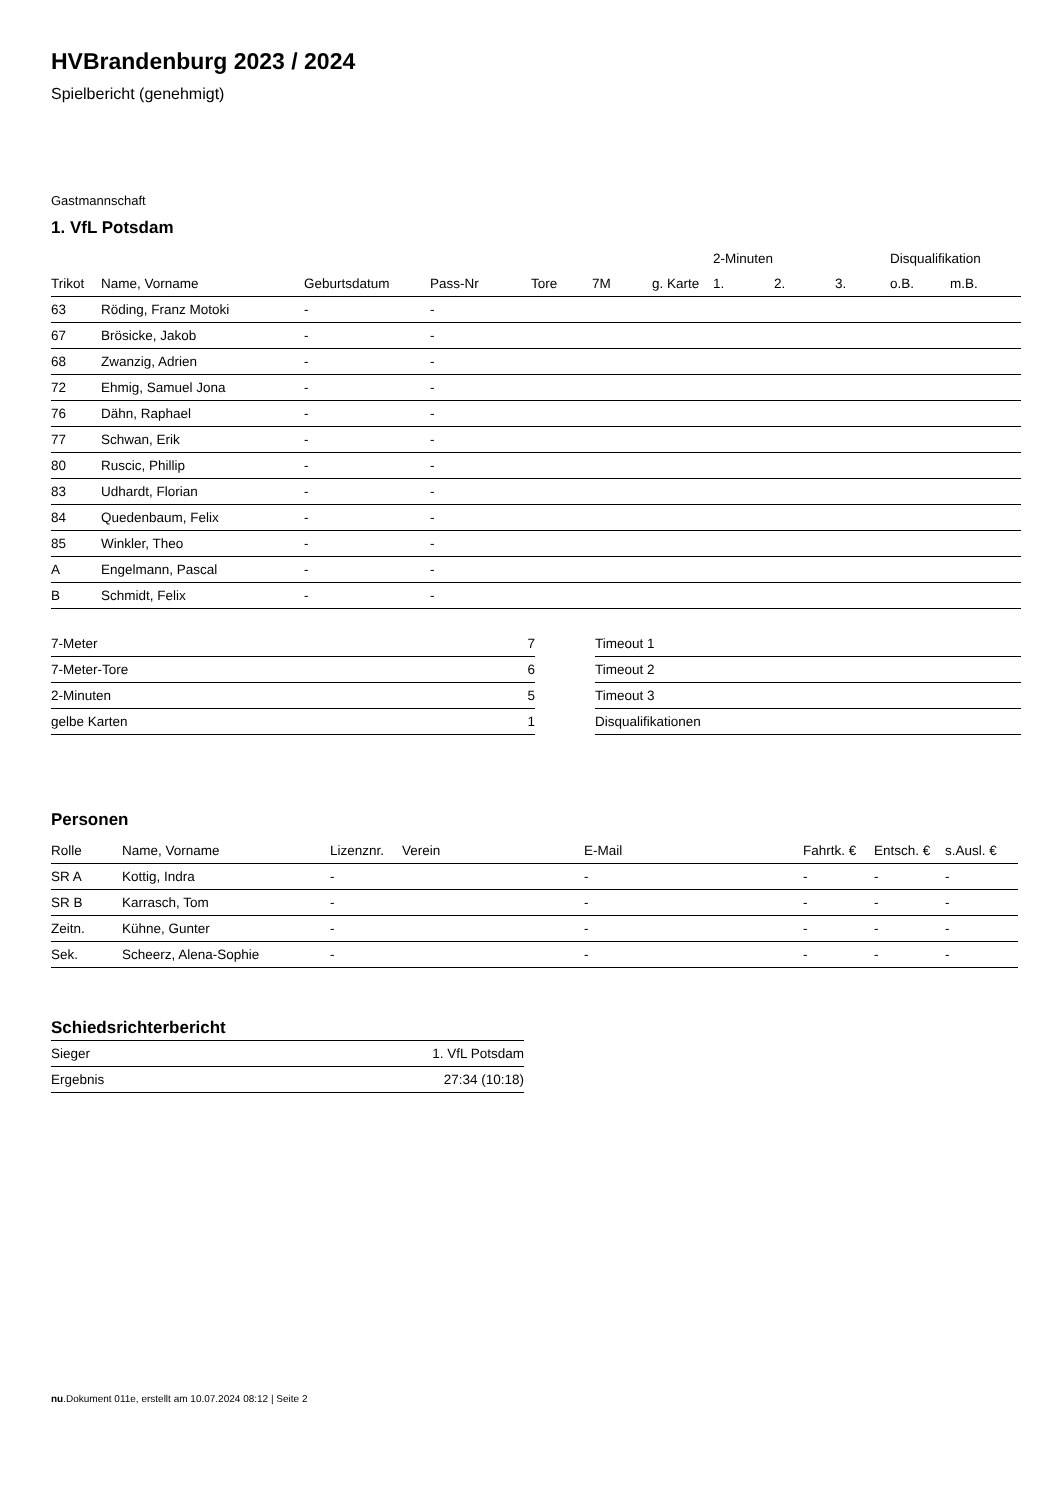HVBrandenburg 2023 / 2024
Spielbericht (genehmigt)
Gastmannschaft
1. VfL Potsdam
| | | | | | | | 2-Minuten | | | Disqualifikation | |
| --- | --- | --- | --- | --- | --- | --- | --- | --- | --- | --- | --- |
| Trikot | Name, Vorname | Geburtsdatum | Pass-Nr | Tore | 7M | g. Karte | 1. | 2. | 3. | o.B. | m.B. |
| 63 | Röding, Franz Motoki | - | - | | | | | | | | |
| 67 | Brösicke, Jakob | - | - | | | | | | | | |
| 68 | Zwanzig, Adrien | - | - | | | | | | | | |
| 72 | Ehmig, Samuel Jona | - | - | | | | | | | | |
| 76 | Dähn, Raphael | - | - | | | | | | | | |
| 77 | Schwan, Erik | - | - | | | | | | | | |
| 80 | Ruscic, Phillip | - | - | | | | | | | | |
| 83 | Udhardt, Florian | - | - | | | | | | | | |
| 84 | Quedenbaum, Felix | - | - | | | | | | | | |
| 85 | Winkler, Theo | - | - | | | | | | | | |
| A | Engelmann, Pascal | - | - | | | | | | | | |
| B | Schmidt, Felix | - | - | | | | | | | | |
| 7-Meter | 7 |
| 7-Meter-Tore | 6 |
| 2-Minuten | 5 |
| gelbe Karten | 1 |
| Timeout 1 |
| Timeout 2 |
| Timeout 3 |
| Disqualifikationen |
Personen
| Rolle | Name, Vorname | Lizenznr. | Verein | E-Mail | Fahrtk. € | Entsch. € | s.Ausl. € |
| --- | --- | --- | --- | --- | --- | --- | --- |
| SR A | Kottig, Indra | - | | - | - | - | - |
| SR B | Karrasch, Tom | - | | - | - | - | - |
| Zeitn. | Kühne, Gunter | - | | - | - | - | - |
| Sek. | Scheerz, Alena-Sophie | - | | - | - | - | - |
Schiedsrichterbericht
| Sieger | 1. VfL Potsdam |
| Ergebnis | 27:34 (10:18) |
nu.Dokument 011e, erstellt am 10.07.2024 08:12 | Seite 2